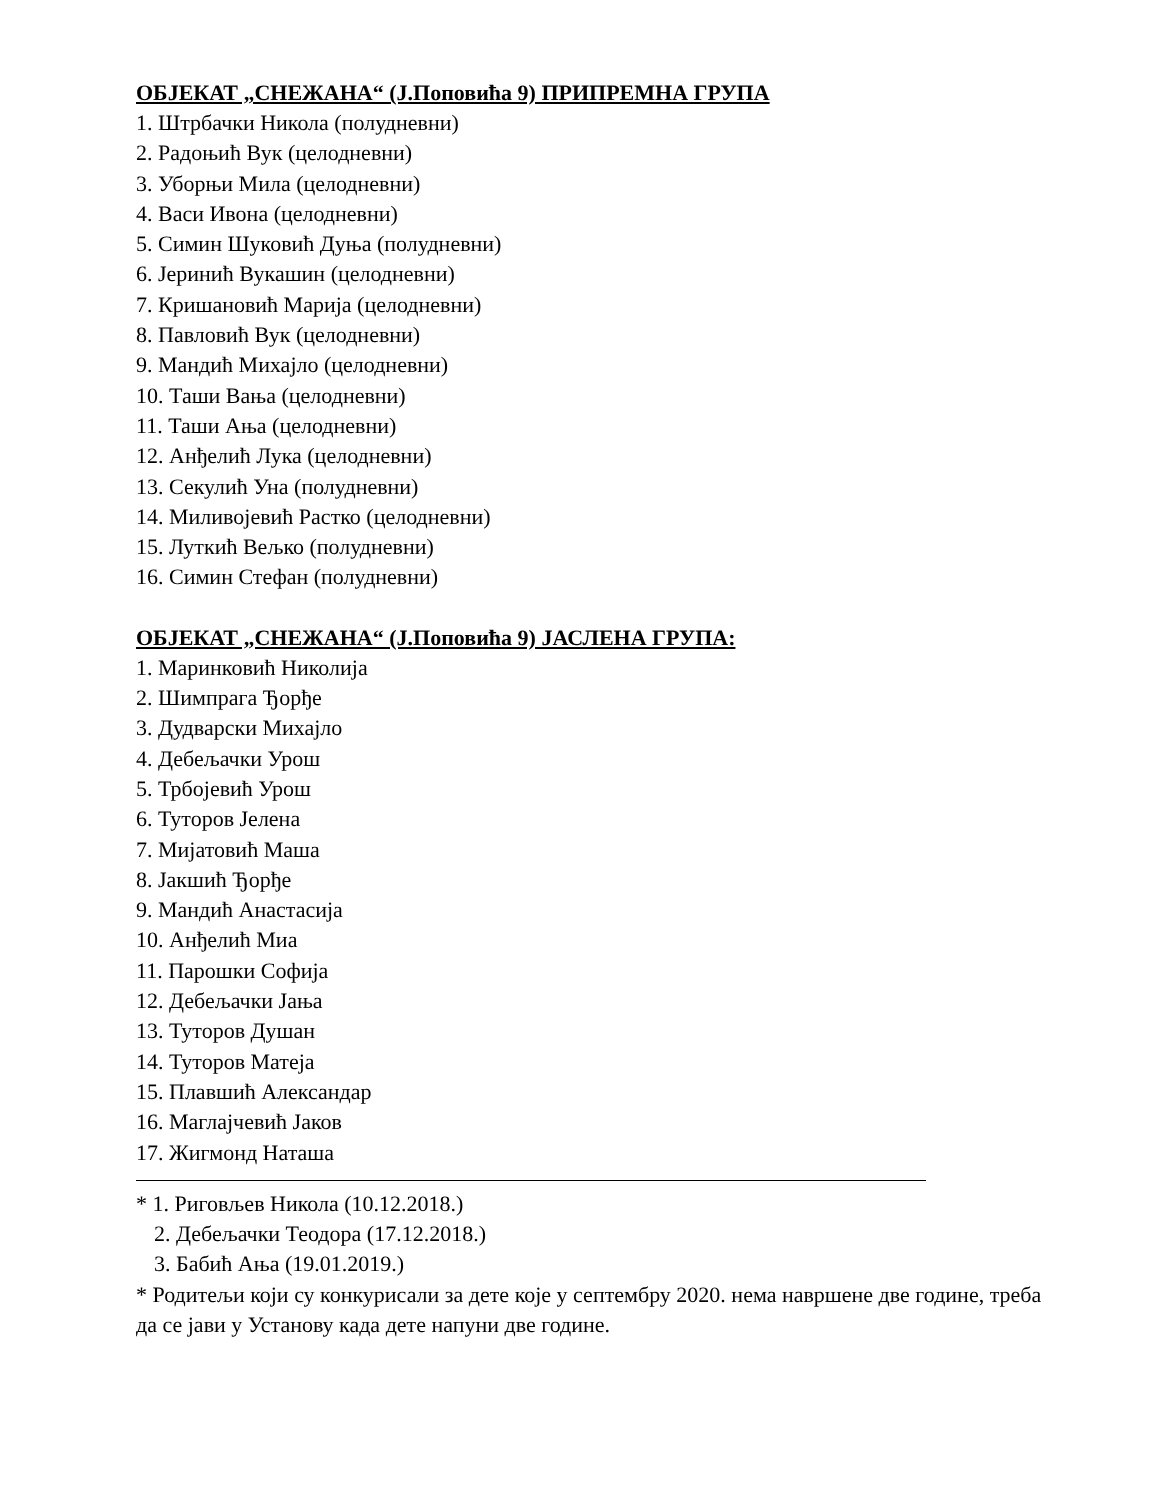ОБЈЕКАТ „СНЕЖАНА“ (Ј.Поповића 9) ПРИПРЕМНА ГРУПА
1. Штрбачки Никола (полудневни)
2. Радоњић Вук (целодневни)
3. Уборњи Мила (целодневни)
4. Васи Ивона (целодневни)
5. Симин Шуковић Дуња (полудневни)
6. Јеринић Вукашин (целодневни)
7. Кришановић Марија (целодневни)
8. Павловић Вук (целодневни)
9. Мандић Михајло (целодневни)
10. Таши Вања (целодневни)
11. Таши Ања (целодневни)
12. Анђелић Лука (целодневни)
13. Секулић Уна (полудневни)
14. Миливојевић Растко (целодневни)
15. Луткић Вељко (полудневни)
16. Симин Стефан (полудневни)
ОБЈЕКАТ „СНЕЖАНА“ (Ј.Поповића 9) ЈАСЛЕНА ГРУПА:
1. Маринковић Николија
2. Шимпрага Ђорђе
3. Дудварски Михајло
4. Дебељачки Урош
5. Трбојевић Урош
6. Туторов Јелена
7. Мијатовић Маша
8. Јакшић Ђорђе
9. Мандић Анастасија
10. Анђелић Миа
11. Парошки Софија
12. Дебељачки Јања
13. Туторов Душан
14. Туторов Матеја
15. Плавшић Александар
16. Маглајчевић Јаков
17. Жигмонд Наташа
* 1. Риговљев Никола (10.12.2018.)
2. Дебељачки Теодора (17.12.2018.)
3. Бабић Ања (19.01.2019.)
* Родитељи који су конкурисали за дете које у септембру 2020. нема навршене две године, треба да се јави у Установу када дете напуни две године.